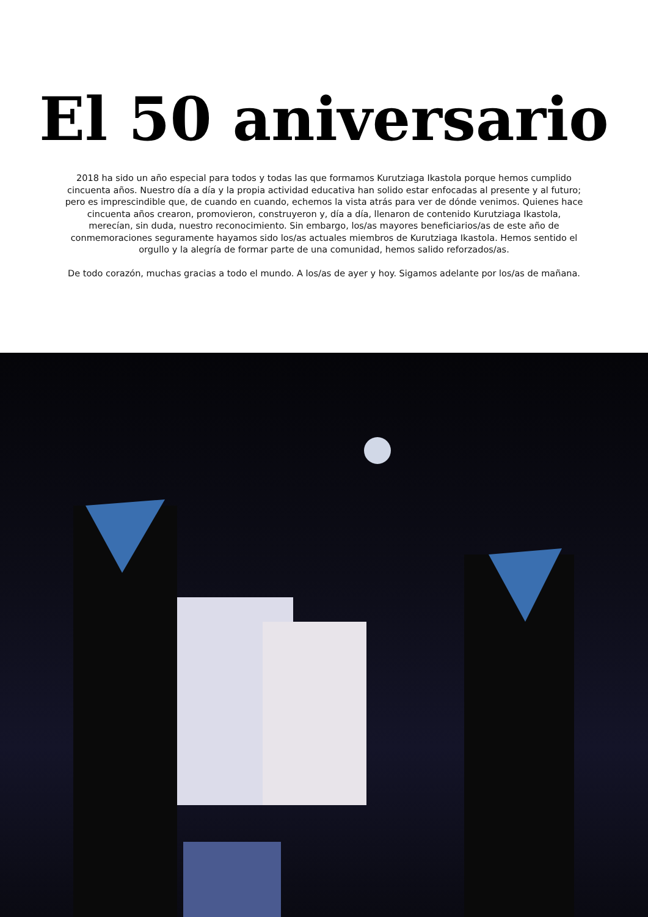El 50 aniversario
2018 ha sido un año especial para todos y todas las que formamos Kurutziaga Ikastola porque hemos cumplido cincuenta años. Nuestro día a día y la propia actividad educativa han solido estar enfocadas al presente y al futuro; pero es imprescindible que, de cuando en cuando, echemos la vista atrás para ver de dónde venimos. Quienes hace cincuenta años crearon, promovieron, construyeron y, día a día, llenaron de contenido Kurutziaga Ikastola, merecían, sin duda, nuestro reconocimiento. Sin embargo, los/as mayores beneficiarios/as de este año de conmemoraciones seguramente hayamos sido los/as actuales miembros de Kurutziaga Ikastola. Hemos sentido el orgullo y la alegría de formar parte de una comunidad, hemos salido reforzados/as.
De todo corazón, muchas gracias a todo el mundo. A los/as de ayer y hoy. Sigamos adelante por los/as de mañana.